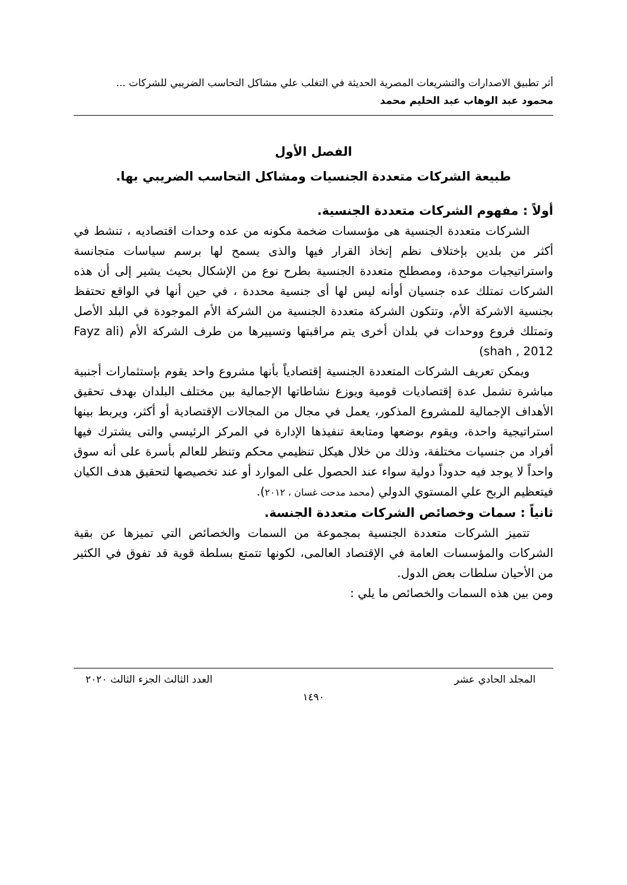أثر تطبيق الاصدارات والتشريعات المصرية الحديثة في التغلب علي مشاكل التحاسب الضريبي للشركات ...
محمود عبد الوهاب عبد الحليم محمد
الفصل الأول
طبيعة الشركات متعددة الجنسيات ومشاكل التحاسب الضريبي بها.
أولاً : مفهوم الشركات متعددة الجنسية.
الشركات متعددة الجنسية هى مؤسسات ضخمة مكونه من عده وحدات اقتصاديه ، تنشط في أكثر من بلدين بإختلاف نظم إتخاذ القرار فيها والذى يسمح لها برسم سياسات متجانسة واستراتيجيات موحدة، ومصطلح متعددة الجنسية بطرح نوع من الإشكال بحيث يشير إلى أن هذه الشركات تمتلك عده جنسيان أوأنه ليس لها أى جنسية محددة ، في حين أنها في الواقع تحتفظ بجنسية الاشركة الأم، وتتكون الشركة متعددة الجنسية من الشركة الأم الموجودة في البلد الأصل وتمتلك فروع ووحدات في بلدان أخرى يتم مراقبتها وتسييرها من طرف الشركة الأم (Fayz ali shah , 2012)
ويمكن تعريف الشركات المتعددة الجنسية إقتصادياً بأنها مشروع واحد يقوم بإستثمارات أجنبية مباشرة تشمل عدة إقتصاديات قومية ويوزع نشاطاتها الإجمالية بين مختلف البلدان بهدف تحقيق الأهداف الإجمالية للمشروع المذكور، يعمل في مجال من المجالات الإقتصادية أو أكثر، ويربط بينها استراتيجية واحدة، ويقوم بوضعها ومتابعة تنفيذها الإدارة في المركز الرئيسي والتى يشترك فيها أفراد من جنسيات مختلفة، وذلك من خلال هيكل تنظيمي محكم وتنظر للعالم بأسرة على أنه سوق واحداً لا يوجد فيه حدوداً دولية سواء عند الحصول على الموارد أو عند تخصيصها لتحقيق هدف الكيان فيتعظيم الربح علي المستوي الدولي (محمد مدحت غسان ، ٢٠١٢).
ثانياً : سمات وخصائص الشركات متعددة الجنسة.
تتميز الشركات متعددة الجنسية بمجموعة من السمات والخصائص التي تميزها عن بقية الشركات والمؤسسات العامة في الإقتصاد العالمى، لكونها تتمتع بسلطة قوية قد تفوق في الكثير من الأحيان سلطات بعض الدول.
ومن بين هذه السمات والخصائص ما يلي :
المجلد الحادي عشر العدد الثالث الجزء الثالث ٢٠٢٠
١٤٩٠